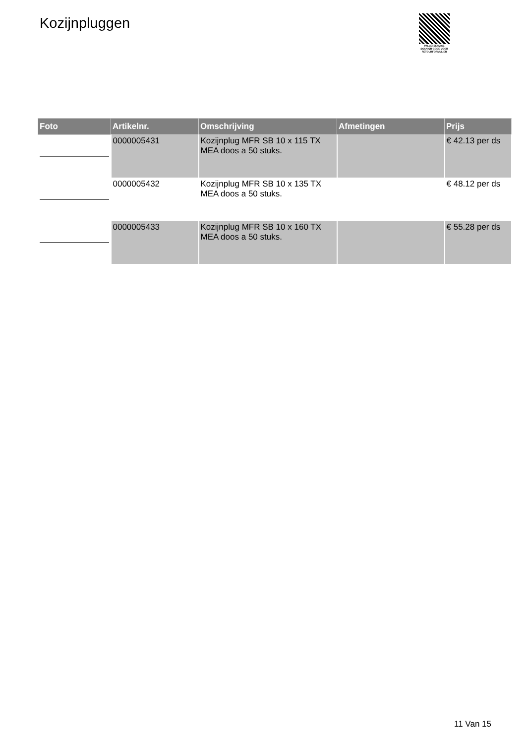Kozijnpluggen
PALLETSERVICE
SCAN QR-CODE VOOR
RETOURFORMULIER
| Foto | Artikelnr. | Omschrijving | Afmetingen | Prijs |
| --- | --- | --- | --- | --- |
| | 0000005431 | Kozijnplug MFR SB 10 x 115 TX MEA doos a 50 stuks. | | € 42.13 per ds |
| | 0000005432 | Kozijnplug MFR SB 10 x 135 TX MEA doos a 50 stuks. | | € 48.12 per ds |
| | 0000005433 | Kozijnplug MFR SB 10 x 160 TX MEA doos a 50 stuks. | | € 55.28 per ds |
11 Van 15